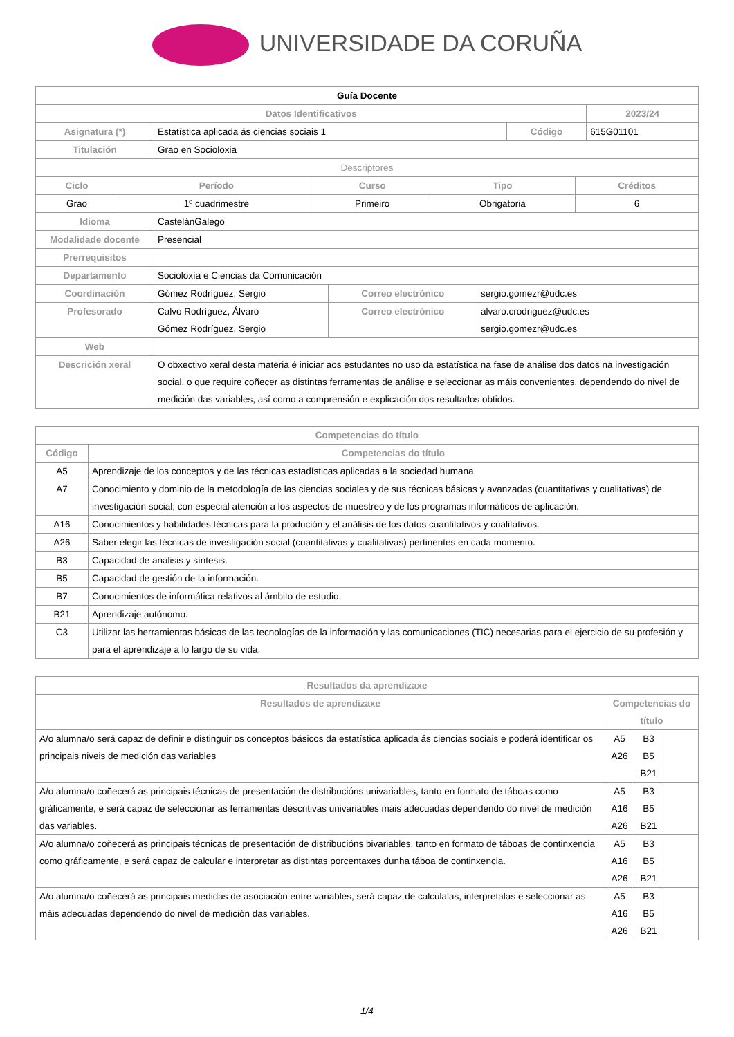UNIVERSIDADE DA CORUÑA
| Guía Docente | | | |
| Datos Identificativos | | | 2023/24 |
| Asignatura (*) | Estatística aplicada ás ciencias sociais 1 | Código | 615G01101 |
| Titulación | Grao en Socioloxia | | |
| Descriptores | | | | |
| Ciclo | Período | Curso | Tipo | Créditos |
| Grao | 1º cuadrimestre | Primeiro | Obrigatoria | 6 |
| Idioma | CastelánGalego | | |
| Modalidade docente | Presencial | | |
| Prerrequisitos | | | |
| Departamento | Socioloxía e Ciencias da Comunicación | | |
| Coordinación | Gómez Rodríguez, Sergio | Correo electrónico | sergio.gomezr@udc.es |
| Profesorado | Calvo Rodríguez, Álvaro Gómez Rodríguez, Sergio | Correo electrónico | alvaro.crodriguez@udc.es sergio.gomezr@udc.es |
| Web | | | |
| Descrición xeral | O obxectivo xeral desta materia é iniciar aos estudantes no uso da estatística na fase de análise dos datos na investigación social, o que require coñecer as distintas ferramentas de análise e seleccionar as máis convenientes, dependendo do nivel de medición das variables, así como a comprensión e explicación dos resultados obtidos. | | |
| Competencias do título | |
| --- | --- |
| Código | Competencias do título |
| A5 | Aprendizaje de los conceptos y de las técnicas estadísticas aplicadas a la sociedad humana. |
| A7 | Conocimiento y dominio de la metodología de las ciencias sociales y de sus técnicas básicas y avanzadas (cuantitativas y cualitativas) de investigación social; con especial atención a los aspectos de muestreo y de los programas informáticos de aplicación. |
| A16 | Conocimientos y habilidades técnicas para la produción y el análisis de los datos cuantitativos y cualitativos. |
| A26 | Saber elegir las técnicas de investigación social (cuantitativas y cualitativas) pertinentes en cada momento. |
| B3 | Capacidad de análisis y síntesis. |
| B5 | Capacidad de gestión de la información. |
| B7 | Conocimientos de informática relativos al ámbito de estudio. |
| B21 | Aprendizaje autónomo. |
| C3 | Utilizar las herramientas básicas de las tecnologías de la información y las comunicaciones (TIC) necesarias para el ejercicio de su profesión y para el aprendizaje a lo largo de su vida. |
| Resultados da aprendizaxe | | | |
| --- | --- | --- | --- |
| Resultados de aprendizaxe | Competencias do título | | |
| A/o alumna/o será capaz de definir e distinguir os conceptos básicos da estatística aplicada ás ciencias sociais e poderá identificar os principais niveis de medición das variables | A5 A26 | B3 B5 B21 | |
| A/o alumna/o coñecerá as principais técnicas de presentación de distribucións univariables, tanto en formato de táboas como gráficamente, e será capaz de seleccionar as ferramentas descritivas univariables máis adecuadas dependendo do nivel de medición das variables. | A5 A16 A26 | B3 B5 B21 | |
| A/o alumna/o coñecerá as principais técnicas de presentación de distribucións bivariables, tanto en formato de táboas de continxencia como gráficamente, e será capaz de calcular e interpretar as distintas porcentaxes dunha táboa de continxencia. | A5 A16 A26 | B3 B5 B21 | |
| A/o alumna/o coñecerá as principais medidas de asociación entre variables, será capaz de calculalas, interpretalas e seleccionar as máis adecuadas dependendo do nivel de medición das variables. | A5 A16 A26 | B3 B5 B21 | |
1/4